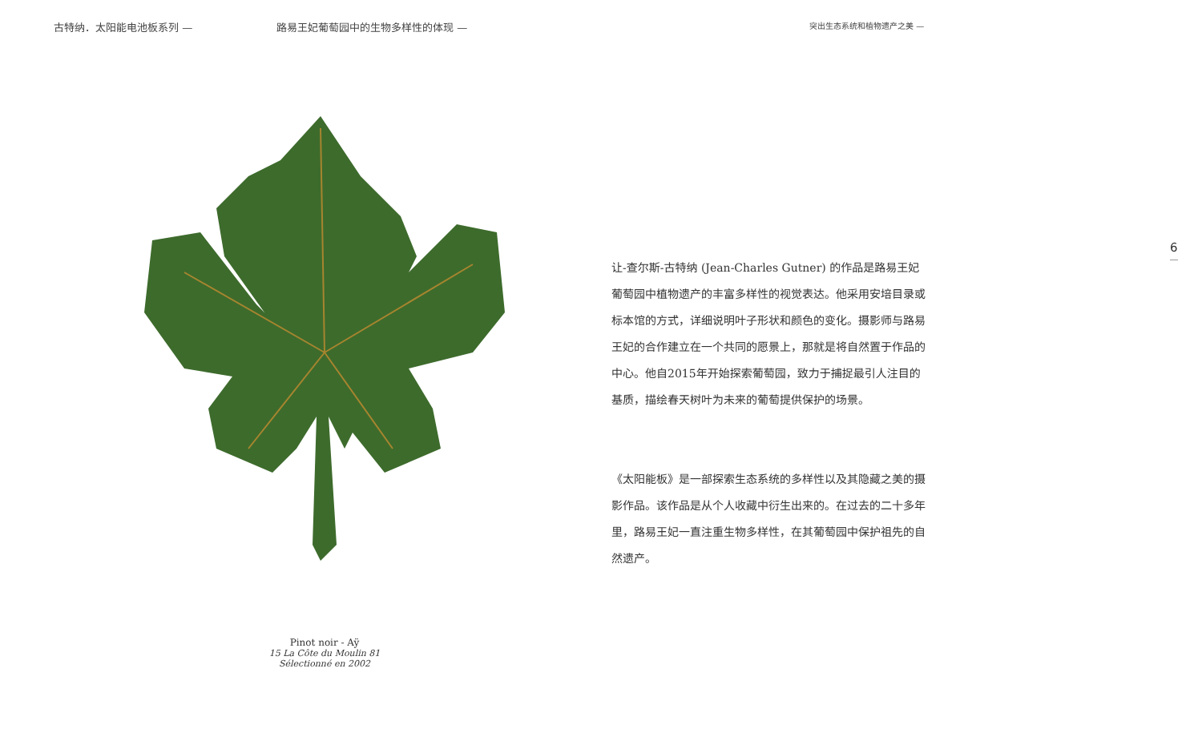古特纳．太阳能电池板系列 —
路易王妃葡萄园中的生物多样性的体现 —
突出生态系统和植物遗产之美 —
Pinot noir - Aÿ
15 La Côte du Moulin 81
Sélectionné en 2002
让-查尔斯-古特纳 (Jean-Charles Gutner) 的作品是路易王妃葡萄园中植物遗产的丰富多样性的视觉表达。他采用安培目录或标本馆的方式，详细说明叶子形状和颜色的变化。摄影师与路易王妃的合作建立在一个共同的愿景上，那就是将自然置于作品的中心。他自2015年开始探索葡萄园，致力于捕捉最引人注目的基质，描绘春天树叶为未来的葡萄提供保护的场景。
《太阳能板》是一部探索生态系统的多样性以及其隐藏之美的摄影作品。该作品是从个人收藏中衍生出来的。在过去的二十多年里，路易王妃一直注重生物多样性，在其葡萄园中保护祖先的自然遗产。
6